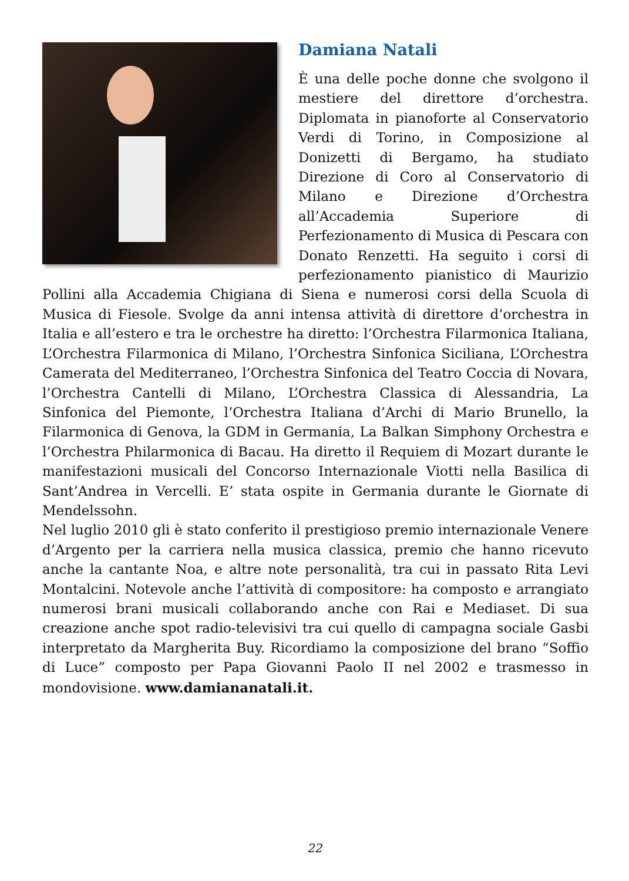Damiana Natali
È una delle poche donne che svolgono il mestiere del direttore d’orchestra. Diplomata in pianoforte al Conservatorio Verdi di Torino, in Composizione al Donizetti di Bergamo, ha studiato Direzione di Coro al Conservatorio di Milano e Direzione d’Orchestra all’Accademia Superiore di Perfezionamento di Musica di Pescara con Donato Renzetti. Ha seguito i corsi di perfezionamento pianistico di Maurizio Pollini alla Accademia Chigiana di Siena e numerosi corsi della Scuola di Musica di Fiesole. Svolge da anni intensa attività di direttore d’orchestra in Italia e all’estero e tra le orchestre ha diretto: l’Orchestra Filarmonica Italiana, L’Orchestra Filarmonica di Milano, l’Orchestra Sinfonica Siciliana, L’Orchestra Camerata del Mediterraneo, l’Orchestra Sinfonica del Teatro Coccia di Novara, l’Orchestra Cantelli di Milano, L’Orchestra Classica di Alessandria, La Sinfonica del Piemonte, l’Orchestra Italiana d’Archi di Mario Brunello, la Filarmonica di Genova, la GDM in Germania, La Balkan Simphony Orchestra e l’Orchestra Philarmonica di Bacau. Ha diretto il Requiem di Mozart durante le manifestazioni musicali del Concorso Internazionale Viotti nella Basilica di Sant’Andrea in Vercelli. E’ stata ospite in Germania durante le Giornate di Mendelssohn.
Nel luglio 2010 gli è stato conferito il prestigioso premio internazionale Venere d’Argento per la carriera nella musica classica, premio che hanno ricevuto anche la cantante Noa, e altre note personalità, tra cui in passato Rita Levi Montalcini. Notevole anche l’attività di compositore: ha composto e arrangiato numerosi brani musicali collaborando anche con Rai e Mediaset. Di sua creazione anche spot radio-televisivi tra cui quello di campagna sociale Gasbi interpretato da Margherita Buy. Ricordiamo la composizione del brano “Soffio di Luce” composto per Papa Giovanni Paolo II nel 2002 e trasmesso in mondovisione. www.damiananatali.it.
22